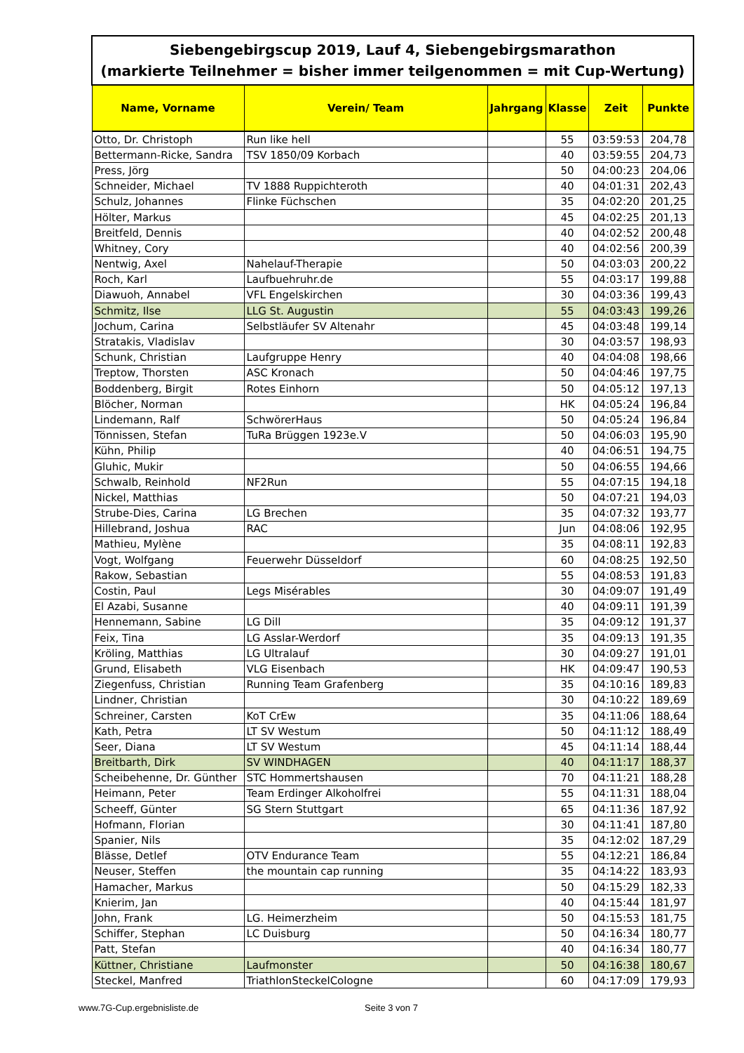| Siebengebirgscup 2019, Lauf 4, Siebengebirgsmarathon (markierte Teilnehmer = bisher immer teilgenommen = mit Cup-Wertung) | | | | | |
| Name, Vorname | Verein/ Team | Jahrgang | Klasse | Zeit | Punkte |
| Otto, Dr. Christoph | Run like hell | | 55 | 03:59:53 | 204,78 |
| Bettermann-Ricke, Sandra | TSV 1850/09 Korbach | | 40 | 03:59:55 | 204,73 |
| Press, Jörg | | | 50 | 04:00:23 | 204,06 |
| Schneider, Michael | TV 1888 Ruppichteroth | | 40 | 04:01:31 | 202,43 |
| Schulz, Johannes | Flinke Füchschen | | 35 | 04:02:20 | 201,25 |
| Hölter, Markus | | | 45 | 04:02:25 | 201,13 |
| Breitfeld, Dennis | | | 40 | 04:02:52 | 200,48 |
| Whitney, Cory | | | 40 | 04:02:56 | 200,39 |
| Nentwig, Axel | Nahelauf-Therapie | | 50 | 04:03:03 | 200,22 |
| Roch, Karl | Laufbuehruhr.de | | 55 | 04:03:17 | 199,88 |
| Diawuoh, Annabel | VFL Engelskirchen | | 30 | 04:03:36 | 199,43 |
| Schmitz, Ilse | LLG St. Augustin | | 55 | 04:03:43 | 199,26 |
| Jochum, Carina | Selbstläufer SV Altenahr | | 45 | 04:03:48 | 199,14 |
| Stratakis, Vladislav | | | 30 | 04:03:57 | 198,93 |
| Schunk, Christian | Laufgruppe Henry | | 40 | 04:04:08 | 198,66 |
| Treptow, Thorsten | ASC Kronach | | 50 | 04:04:46 | 197,75 |
| Boddenberg, Birgit | Rotes Einhorn | | 50 | 04:05:12 | 197,13 |
| Blöcher, Norman | | | HK | 04:05:24 | 196,84 |
| Lindemann, Ralf | SchwörerHaus | | 50 | 04:05:24 | 196,84 |
| Tönnissen, Stefan | TuRa Brüggen 1923e.V | | 50 | 04:06:03 | 195,90 |
| Kühn, Philip | | | 40 | 04:06:51 | 194,75 |
| Gluhic, Mukir | | | 50 | 04:06:55 | 194,66 |
| Schwalb, Reinhold | NF2Run | | 55 | 04:07:15 | 194,18 |
| Nickel, Matthias | | | 50 | 04:07:21 | 194,03 |
| Strube-Dies, Carina | LG Brechen | | 35 | 04:07:32 | 193,77 |
| Hillebrand, Joshua | RAC | | Jun | 04:08:06 | 192,95 |
| Mathieu, Mylène | | | 35 | 04:08:11 | 192,83 |
| Vogt, Wolfgang | Feuerwehr Düsseldorf | | 60 | 04:08:25 | 192,50 |
| Rakow, Sebastian | | | 55 | 04:08:53 | 191,83 |
| Costin, Paul | Legs Misérables | | 30 | 04:09:07 | 191,49 |
| El Azabi, Susanne | | | 40 | 04:09:11 | 191,39 |
| Hennemann, Sabine | LG Dill | | 35 | 04:09:12 | 191,37 |
| Feix, Tina | LG Asslar-Werdorf | | 35 | 04:09:13 | 191,35 |
| Kröling, Matthias | LG Ultralauf | | 30 | 04:09:27 | 191,01 |
| Grund, Elisabeth | VLG Eisenbach | | HK | 04:09:47 | 190,53 |
| Ziegenfuss, Christian | Running Team Grafenberg | | 35 | 04:10:16 | 189,83 |
| Lindner, Christian | | | 30 | 04:10:22 | 189,69 |
| Schreiner, Carsten | KoT CrEw | | 35 | 04:11:06 | 188,64 |
| Kath, Petra | LT SV Westum | | 50 | 04:11:12 | 188,49 |
| Seer, Diana | LT SV Westum | | 45 | 04:11:14 | 188,44 |
| Breitbarth, Dirk | SV WINDHAGEN | | 40 | 04:11:17 | 188,37 |
| Scheibehenne, Dr. Günther | STC Hommertshausen | | 70 | 04:11:21 | 188,28 |
| Heimann, Peter | Team Erdinger Alkoholfrei | | 55 | 04:11:31 | 188,04 |
| Scheeff, Günter | SG Stern Stuttgart | | 65 | 04:11:36 | 187,92 |
| Hofmann, Florian | | | 30 | 04:11:41 | 187,80 |
| Spanier, Nils | | | 35 | 04:12:02 | 187,29 |
| Blässe, Detlef | OTV Endurance Team | | 55 | 04:12:21 | 186,84 |
| Neuser, Steffen | the mountain cap running | | 35 | 04:14:22 | 183,93 |
| Hamacher, Markus | | | 50 | 04:15:29 | 182,33 |
| Knierim, Jan | | | 40 | 04:15:44 | 181,97 |
| John, Frank | LG. Heimerzheim | | 50 | 04:15:53 | 181,75 |
| Schiffer, Stephan | LC Duisburg | | 50 | 04:16:34 | 180,77 |
| Patt, Stefan | | | 40 | 04:16:34 | 180,77 |
| Küttner, Christiane | Laufmonster | | 50 | 04:16:38 | 180,67 |
| Steckel, Manfred | TriathlonSteckelCologne | | 60 | 04:17:09 | 179,93 |
www.7G-Cup.ergebnisliste.de Seite 3 von 7